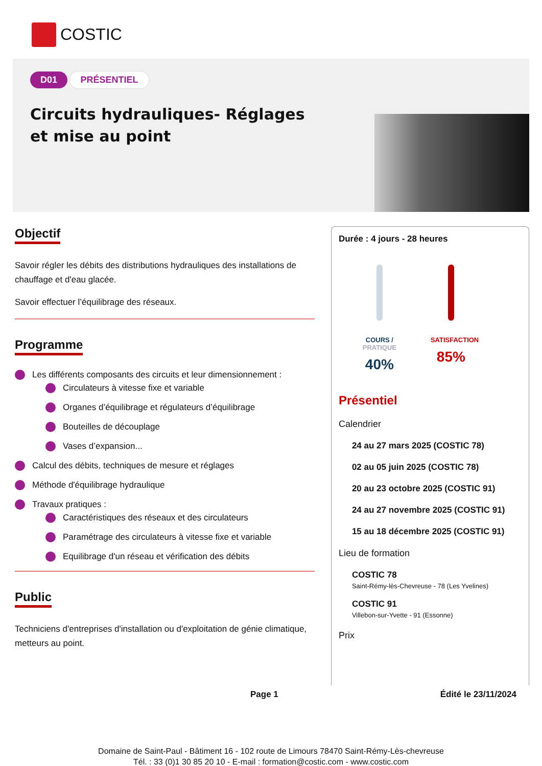COSTIC
D01 PRÉSENTIEL
Circuits hydrauliques- Réglages et mise au point
Objectif
Savoir régler les débits des distributions hydrauliques des installations de chauffage et d'eau glacée.
Savoir effectuer l’équilibrage des réseaux.
Programme
Les différents composants des circuits et leur dimensionnement :
Circulateurs à vitesse fixe et variable
Organes d’équilibrage et régulateurs d’équilibrage
Bouteilles de découplage
Vases d’expansion...
Calcul des débits, techniques de mesure et réglages
Méthode d'équilibrage hydraulique
Travaux pratiques :
Caractéristiques des réseaux et des circulateurs
Paramétrage des circulateurs à vitesse fixe et variable
Equilibrage d'un réseau et vérification des débits
Public
Techniciens d'entreprises d'installation ou d'exploitation de génie climatique, metteurs au point.
Durée : 4 jours - 28 heures
COURS /
PRATIQUE
40%
SATISFACTION
85%
Présentiel
Calendrier
24 au 27 mars 2025 (COSTIC 78)
02 au 05 juin 2025 (COSTIC 78)
20 au 23 octobre 2025 (COSTIC 91)
24 au 27 novembre 2025 (COSTIC 91)
15 au 18 décembre 2025 (COSTIC 91)
Lieu de formation
COSTIC 78
Saint-Rémy-lès-Chevreuse - 78 (Les Yvelines)
COSTIC 91
Villebon-sur-Yvette - 91 (Essonne)
Prix
Page 1 Édité le 23/11/2024
Domaine de Saint-Paul - Bâtiment 16 - 102 route de Limours 78470 Saint-Rémy-Lès-chevreuse
Tél. : 33 (0)1 30 85 20 10 - E-mail : formation@costic.com - www.costic.com